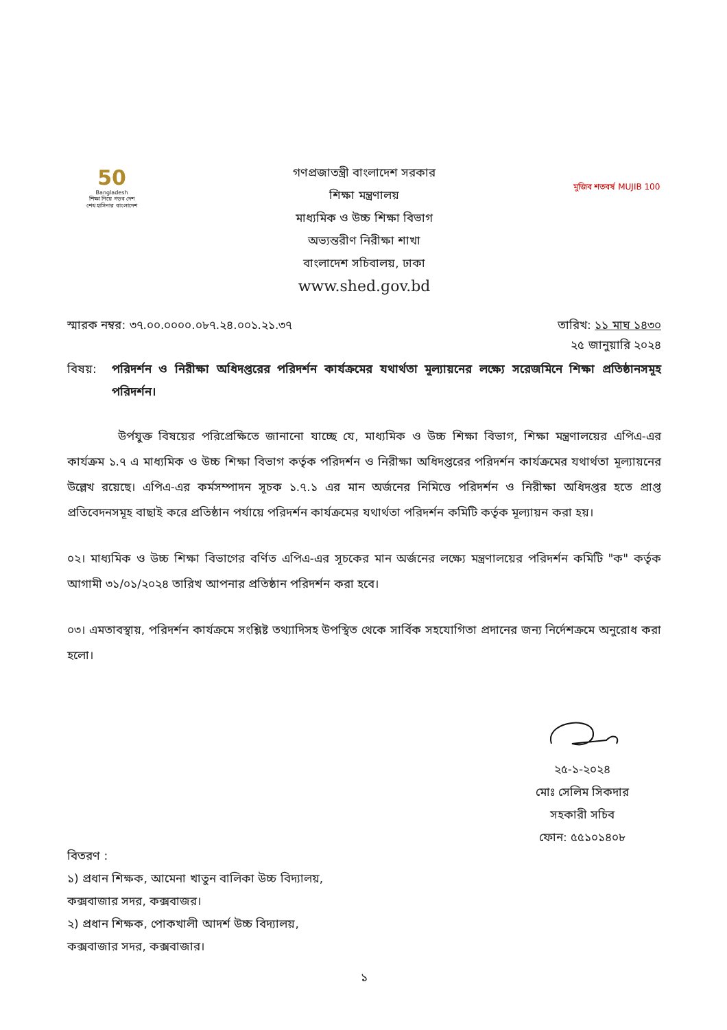50
Bangladesh
শিক্ষা নিয়ে গড়ব দেশ
শেখ হাসিনার বাংলাদেশ
গণপ্রজাতন্ত্রী বাংলাদেশ সরকার
শিক্ষা মন্ত্রণালয়
মাধ্যমিক ও উচ্চ শিক্ষা বিভাগ
অভ্যন্তরীণ নিরীক্ষা শাখা
বাংলাদেশ সচিবালয়, ঢাকা
www.shed.gov.bd
মুজিব শতবর্ষ MUJIB 100
স্মারক নম্বর: ৩৭.০০.০০০০.০৮৭.২৪.০০১.২১.৩৭
তারিখ: ১১ মাঘ ১৪৩০
২৫ জানুয়ারি ২০২৪
বিষয়: পরিদর্শন ও নিরীক্ষা অধিদপ্তরের পরিদর্শন কার্যক্রমের যথার্থতা মূল্যায়নের লক্ষ্যে সরেজমিনে শিক্ষা প্রতিষ্ঠানসমূহ পরিদর্শন।
উর্পযুক্ত বিষয়ের পরিপ্রেক্ষিতে জানানো যাচ্ছে যে, মাধ্যমিক ও উচ্চ শিক্ষা বিভাগ, শিক্ষা মন্ত্রণালয়ের এপিএ-এর কার্যক্রম ১.৭ এ মাধ্যমিক ও উচ্চ শিক্ষা বিভাগ কর্তৃক পরিদর্শন ও নিরীক্ষা অধিদপ্তরের পরিদর্শন কার্যক্রমের যথার্থতা মূল্যায়নের উল্লেখ রয়েছে। এপিএ-এর কর্মসম্পাদন সূচক ১.৭.১ এর মান অর্জনের নিমিত্তে পরিদর্শন ও নিরীক্ষা অধিদপ্তর হতে প্রাপ্ত প্রতিবেদনসমূহ বাছাই করে প্রতিষ্ঠান পর্যায়ে পরিদর্শন কার্যক্রমের যথার্থতা পরিদর্শন কমিটি কর্তৃক মূল্যায়ন করা হয়।
০২। মাধ্যমিক ও উচ্চ শিক্ষা বিভাগের বর্ণিত এপিএ-এর সূচকের মান অর্জনের লক্ষ্যে মন্ত্রণালয়ের পরিদর্শন কমিটি "ক" কর্তৃক আগামী ৩১/০১/২০২৪ তারিখ আপনার প্রতিষ্ঠান পরিদর্শন করা হবে।
০৩। এমতাবস্থায়, পরিদর্শন কার্যক্রমে সংশ্লিষ্ট তথ্যাদিসহ উপস্থিত থেকে সার্বিক সহযোগিতা প্রদানের জন্য নির্দেশক্রমে অনুরোধ করা হলো।
২৫-১-২০২৪
মোঃ সেলিম সিকদার
সহকারী সচিব
ফোন: ৫৫১০১৪০৮
বিতরণ :
১) প্রধান শিক্ষক, আমেনা খাতুন বালিকা উচ্চ বিদ্যালয়,
কক্সবাজার সদর, কক্সবাজর।
২) প্রধান শিক্ষক, পোকখালী আদর্শ উচ্চ বিদ্যালয়,
কক্সবাজার সদর, কক্সবাজার।
১